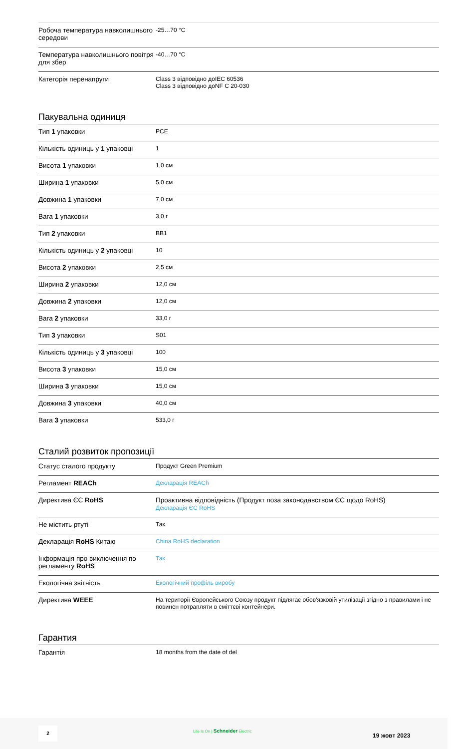| Робоча температура навколишнього середови | -25…70 °C |
| Температура навколишнього повітря для збер | -40…70 °C |
| Категорія перенапруги | Class 3 відповідно доIEC 60536 Class 3 відповідно доNF C 20-030 |
Пакувальна одиниця
| Тип 1 упаковки | PCE |
| Кількість одиниць у 1 упаковці | 1 |
| Висота 1 упаковки | 1,0 см |
| Ширина 1 упаковки | 5,0 см |
| Довжина 1 упаковки | 7,0 см |
| Вага 1 упаковки | 3,0 г |
| Тип 2 упаковки | BB1 |
| Кількість одиниць у 2 упаковці | 10 |
| Висота 2 упаковки | 2,5 см |
| Ширина 2 упаковки | 12,0 см |
| Довжина 2 упаковки | 12,0 см |
| Вага 2 упаковки | 33,0 г |
| Тип 3 упаковки | S01 |
| Кількість одиниць у 3 упаковці | 100 |
| Висота 3 упаковки | 15,0 см |
| Ширина 3 упаковки | 15,0 см |
| Довжина 3 упаковки | 40,0 см |
| Вага 3 упаковки | 533,0 г |
Сталий розвиток пропозиції
| Статус сталого продукту | Продукт Green Premium |
| Регламент REACh | Декларація REACh |
| Директива ЄС RoHS | Проактивна відповідність (Продукт поза законодавством ЄС щодо RoHS) Декларація ЄС RoHS |
| Не містить ртуті | Так |
| Декларація RoHS Китаю | China RoHS declaration |
| Інформація про виключення по регламенту RoHS | Так |
| Екологічна звітність | Екологічний профіль виробу |
| Директива WEEE | На території Європейського Союзу продукт підлягає обов'язковій утилізації згідно з правилами і не повинен потрапляти в сміттєві контейнери. |
Гарантия
| Гарантія | 18 months from the date of del |
2
Life Is On | Schneider Electric
19 жовт 2023